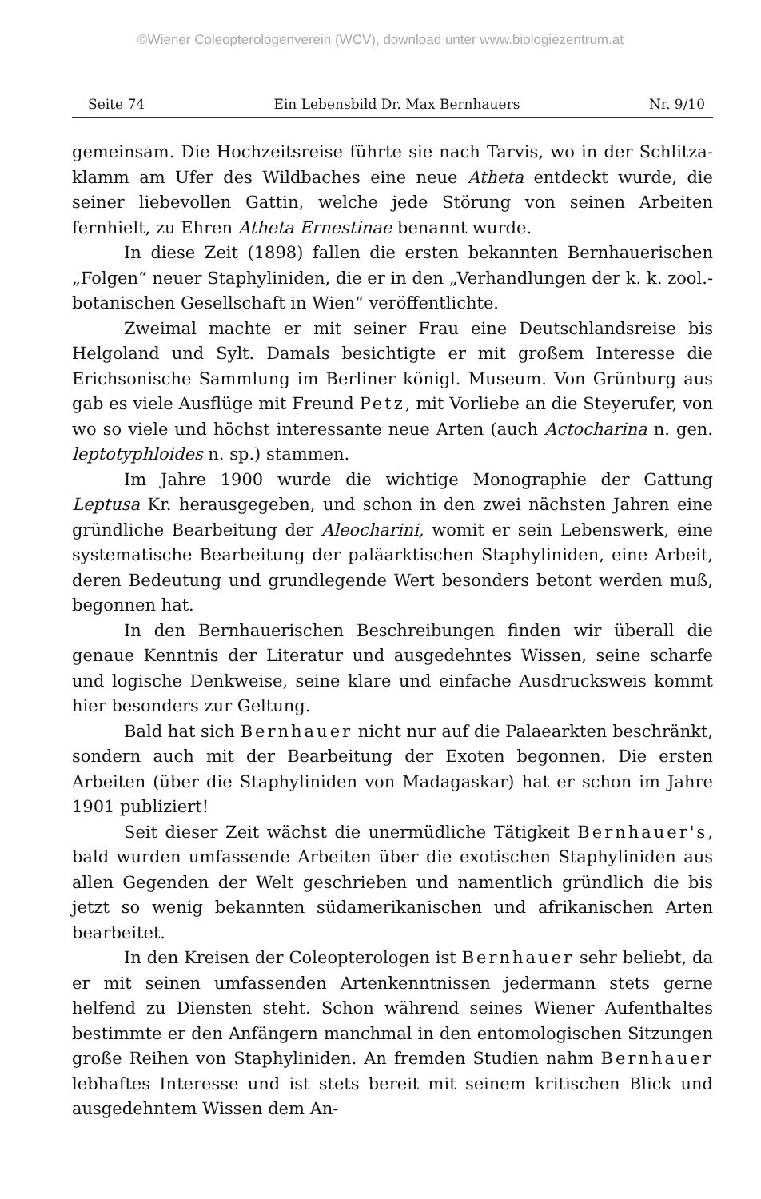©Wiener Coleopterologenverein (WCV), download unter www.biologiezentrum.at
Seite 74 Ein Lebensbild Dr. Max Bernhauers Nr. 9/10
gemeinsam. Die Hochzeitsreise führte sie nach Tarvis, wo in der Schlitza­klamm am Ufer des Wildbaches eine neue Atheta entdeckt wurde, die seiner liebevollen Gattin, welche jede Störung von seinen Arbeiten fernhielt, zu Ehren Atheta Ernestinae benannt wurde.
In diese Zeit (1898) fallen die ersten bekannten Bernhauerischen „Folgen“ neuer Staphyliniden, die er in den „Verhandlungen der k. k. zool.-botanischen Gesellschaft in Wien“ veröffentlichte.
Zweimal machte er mit seiner Frau eine Deutschlandsreise bis Helgoland und Sylt. Damals besichtigte er mit großem Interesse die Erichsonische Sammlung im Berliner königl. Museum. Von Grünburg aus gab es viele Ausflüge mit Freund Petz, mit Vorliebe an die Steyerufer, von wo so viele und höchst interessante neue Arten (auch Actocharina n. gen. leptotyphloides n. sp.) stammen.
Im Jahre 1900 wurde die wichtige Monographie der Gattung Leptusa Kr. herausgegeben, und schon in den zwei nächsten Jahren eine gründliche Bearbeitung der Aleocharini, womit er sein Lebenswerk, eine systematische Bearbeitung der paläarktischen Staphyliniden, eine Arbeit, deren Bedeutung und grundlegende Wert besonders betont werden muß, begonnen hat.
In den Bernhauerischen Beschreibungen finden wir überall die genaue Kenntnis der Literatur und ausgedehntes Wissen, seine scharfe und logische Denkweise, seine klare und einfache Ausdrucksweis kommt hier besonders zur Geltung.
Bald hat sich Bernhauer nicht nur auf die Palaearkten beschränkt, sondern auch mit der Bearbeitung der Exoten begonnen. Die ersten Arbeiten (über die Staphyliniden von Madagaskar) hat er schon im Jahre 1901 publiziert!
Seit dieser Zeit wächst die unermüdliche Tätigkeit Bernhauer's, bald wurden umfassende Arbeiten über die exotischen Staphyliniden aus allen Gegenden der Welt geschrieben und namentlich gründlich die bis jetzt so wenig bekannten südamerikanischen und afrikanischen Arten bearbeitet.
In den Kreisen der Coleopterologen ist Bernhauer sehr be­liebt, da er mit seinen umfassenden Artenkenntnissen jedermann stets gerne helfend zu Diensten steht. Schon während seines Wiener Aufenthaltes bestimmte er den Anfängern manchmal in den entomo­logischen Sitzungen große Reihen von Staphyliniden. An fremden Studien nahm Bernhauer lebhaftes Interesse und ist stets bereit mit seinem kritischen Blick und ausgedehntem Wissen dem An-